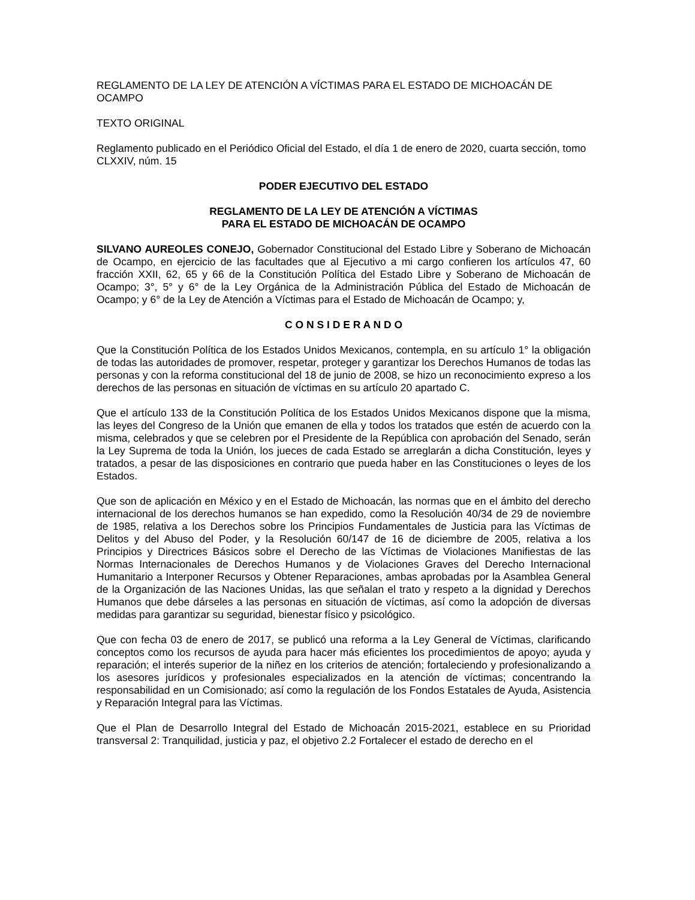REGLAMENTO DE LA LEY DE ATENCIÓN A VÍCTIMAS PARA EL ESTADO DE MICHOACÁN DE OCAMPO
TEXTO ORIGINAL
Reglamento publicado en el Periódico Oficial del Estado, el día 1 de enero de 2020, cuarta sección, tomo CLXXIV, núm. 15
PODER EJECUTIVO DEL ESTADO
REGLAMENTO DE LA LEY DE ATENCIÓN A VÍCTIMAS
PARA EL ESTADO DE MICHOACÁN DE OCAMPO
SILVANO AUREOLES CONEJO, Gobernador Constitucional del Estado Libre y Soberano de Michoacán de Ocampo, en ejercicio de las facultades que al Ejecutivo a mi cargo confieren los artículos 47, 60 fracción XXII, 62, 65 y 66 de la Constitución Política del Estado Libre y Soberano de Michoacán de Ocampo; 3°, 5° y 6° de la Ley Orgánica de la Administración Pública del Estado de Michoacán de Ocampo; y 6° de la Ley de Atención a Víctimas para el Estado de Michoacán de Ocampo; y,
C O N S I D E R A N D O
Que la Constitución Política de los Estados Unidos Mexicanos, contempla, en su artículo 1° la obligación de todas las autoridades de promover, respetar, proteger y garantizar los Derechos Humanos de todas las personas y con la reforma constitucional del 18 de junio de 2008, se hizo un reconocimiento expreso a los derechos de las personas en situación de víctimas en su artículo 20 apartado C.
Que el artículo 133 de la Constitución Política de los Estados Unidos Mexicanos dispone que la misma, las leyes del Congreso de la Unión que emanen de ella y todos los tratados que estén de acuerdo con la misma, celebrados y que se celebren por el Presidente de la República con aprobación del Senado, serán la Ley Suprema de toda la Unión, los jueces de cada Estado se arreglarán a dicha Constitución, leyes y tratados, a pesar de las disposiciones en contrario que pueda haber en las Constituciones o leyes de los Estados.
Que son de aplicación en México y en el Estado de Michoacán, las normas que en el ámbito del derecho internacional de los derechos humanos se han expedido, como la Resolución 40/34 de 29 de noviembre de 1985, relativa a los Derechos sobre los Principios Fundamentales de Justicia para las Víctimas de Delitos y del Abuso del Poder, y la Resolución 60/147 de 16 de diciembre de 2005, relativa a los Principios y Directrices Básicos sobre el Derecho de las Víctimas de Violaciones Manifiestas de las Normas Internacionales de Derechos Humanos y de Violaciones Graves del Derecho Internacional Humanitario a Interponer Recursos y Obtener Reparaciones, ambas aprobadas por la Asamblea General de la Organización de las Naciones Unidas, las que señalan el trato y respeto a la dignidad y Derechos Humanos que debe dárseles a las personas en situación de víctimas, así como la adopción de diversas medidas para garantizar su seguridad, bienestar físico y psicológico.
Que con fecha 03 de enero de 2017, se publicó una reforma a la Ley General de Víctimas, clarificando conceptos como los recursos de ayuda para hacer más eficientes los procedimientos de apoyo; ayuda y reparación; el interés superior de la niñez en los criterios de atención; fortaleciendo y profesionalizando a los asesores jurídicos y profesionales especializados en la atención de víctimas; concentrando la responsabilidad en un Comisionado; así como la regulación de los Fondos Estatales de Ayuda, Asistencia y Reparación Integral para las Víctimas.
Que el Plan de Desarrollo Integral del Estado de Michoacán 2015-2021, establece en su Prioridad transversal 2: Tranquilidad, justicia y paz, el objetivo 2.2 Fortalecer el estado de derecho en el